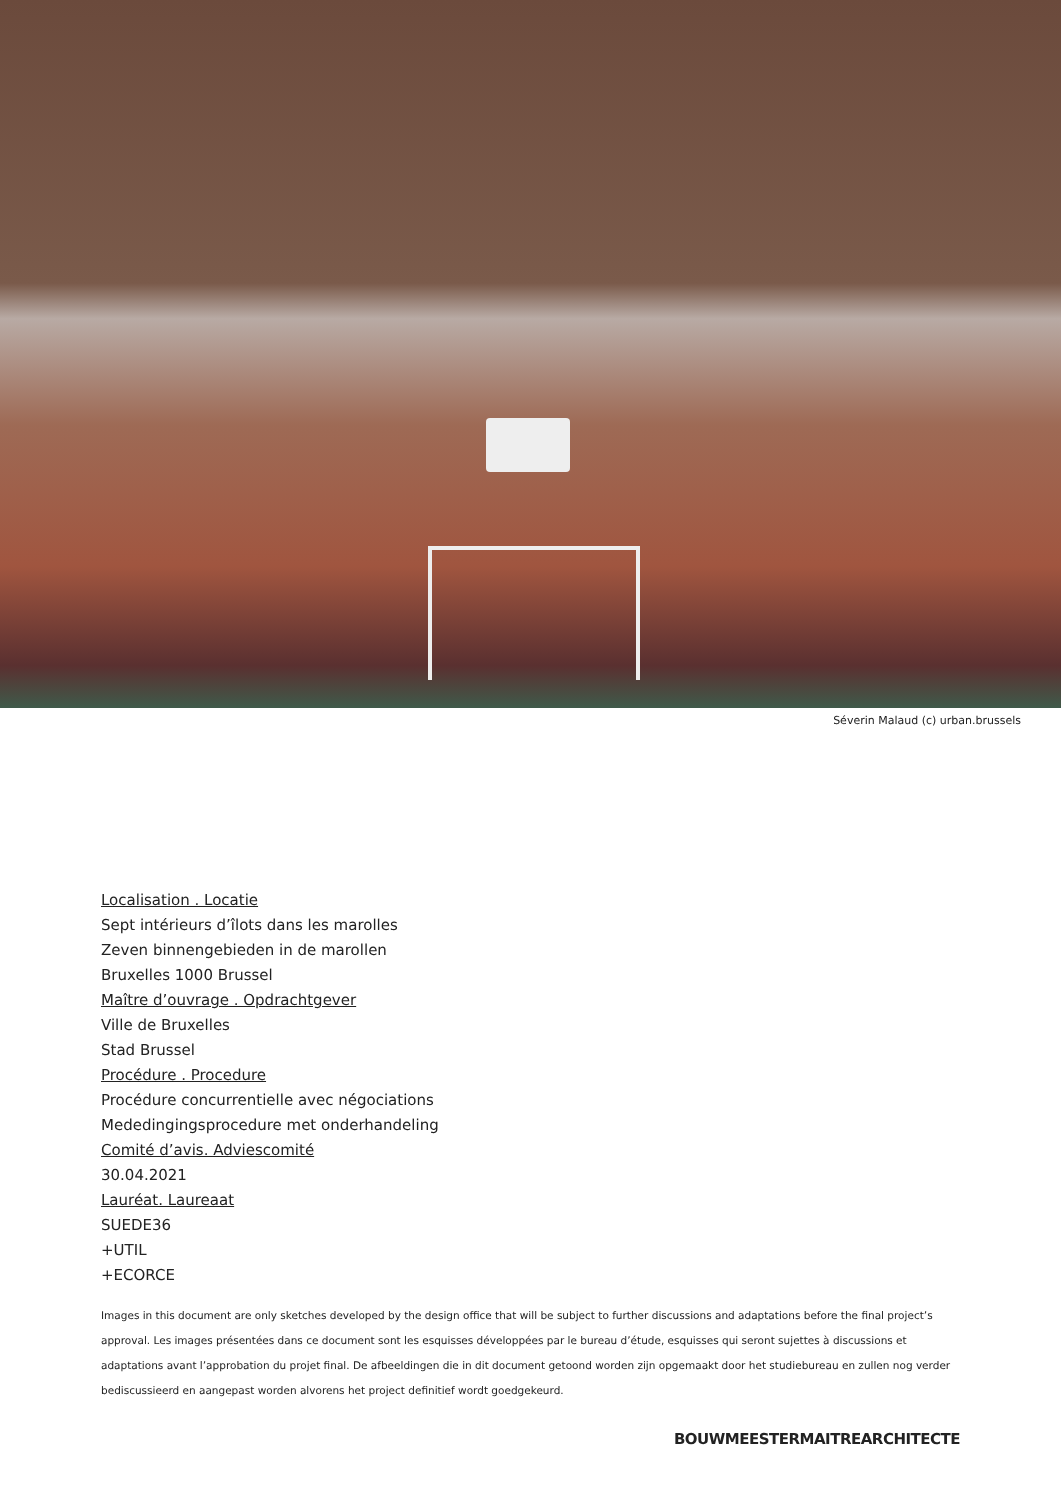Séverin Malaud (c) urban.brussels
Localisation . Locatie
Sept intérieurs d’îlots dans les marolles
Zeven binnengebieden in de marollen
Bruxelles 1000 Brussel
Maître d’ouvrage . Opdrachtgever
Ville de Bruxelles
Stad Brussel
Procédure . Procedure
Procédure concurrentielle avec négociations
Mededingingsprocedure met onderhandeling
Comité d’avis. Adviescomité
30.04.2021
Lauréat. Laureaat
SUEDE36
+UTIL
+ECORCE
Images in this document are only sketches developed by the design office that will be subject to further discussions and adaptations before the final project’s approval. Les images présentées dans ce document sont les esquisses développées par le bureau d’étude, esquisses qui seront sujettes à discussions et adaptations avant l’approbation du projet final. De afbeeldingen die in dit document getoond worden zijn opgemaakt door het studiebureau en zullen nog verder bediscussieerd en aangepast worden alvorens het project definitief wordt goedgekeurd.
BOUWMEESTERMAITREARCHITECTE